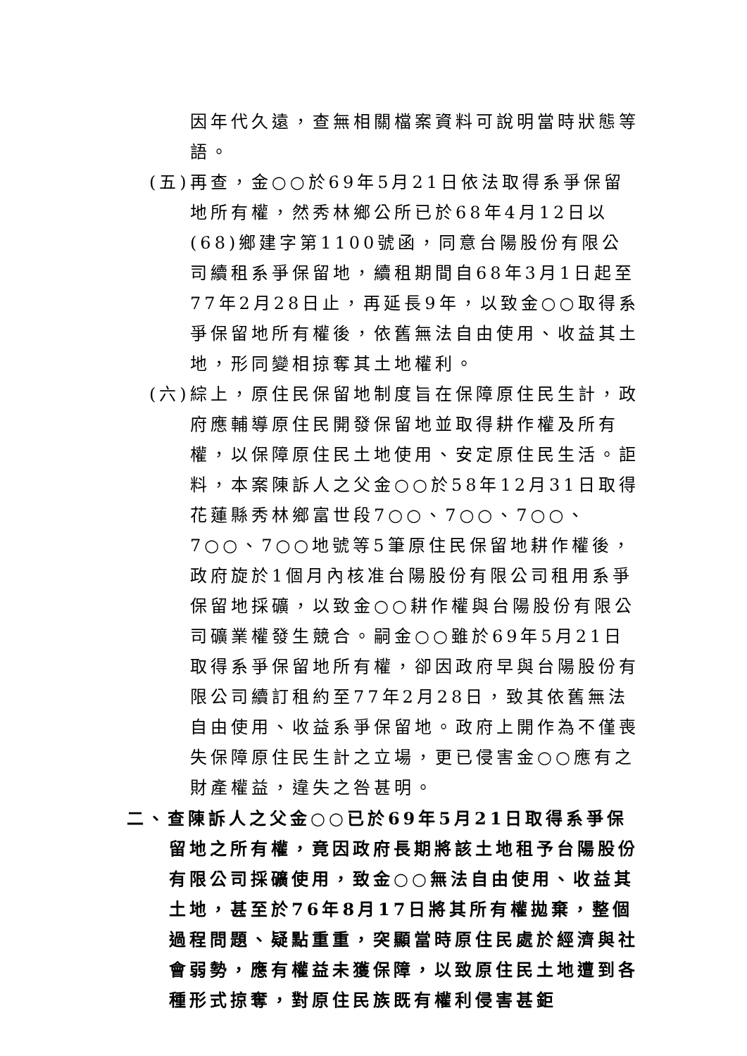因年代久遠，查無相關檔案資料可說明當時狀態等語。
(五)再查，金○○於69年5月21日依法取得系爭保留地所有權，然秀林鄉公所已於68年4月12日以(68)鄉建字第1100號函，同意台陽股份有限公司續租系爭保留地，續租期間自68年3月1日起至77年2月28日止，再延長9年，以致金○○取得系爭保留地所有權後，依舊無法自由使用、收益其土地，形同變相掠奪其土地權利。
(六)綜上，原住民保留地制度旨在保障原住民生計，政府應輔導原住民開發保留地並取得耕作權及所有權，以保障原住民土地使用、安定原住民生活。詎料，本案陳訴人之父金○○於58年12月31日取得花蓮縣秀林鄉富世段7○○、7○○、7○○、7○○、7○○地號等5筆原住民保留地耕作權後，政府旋於1個月內核准台陽股份有限公司租用系爭保留地採礦，以致金○○耕作權與台陽股份有限公司礦業權發生競合。嗣金○○雖於69年5月21日取得系爭保留地所有權，卻因政府早與台陽股份有限公司續訂租約至77年2月28日，致其依舊無法自由使用、收益系爭保留地。政府上開作為不僅喪失保障原住民生計之立場，更已侵害金○○應有之財產權益，違失之咎甚明。
二、查陳訴人之父金○○已於69年5月21日取得系爭保留地之所有權，竟因政府長期將該土地租予台陽股份有限公司採礦使用，致金○○無法自由使用、收益其土地，甚至於76年8月17日將其所有權拋棄，整個過程問題、疑點重重，突顯當時原住民處於經濟與社會弱勢，應有權益未獲保障，以致原住民土地遭到各種形式掠奪，對原住民族既有權利侵害甚鉅